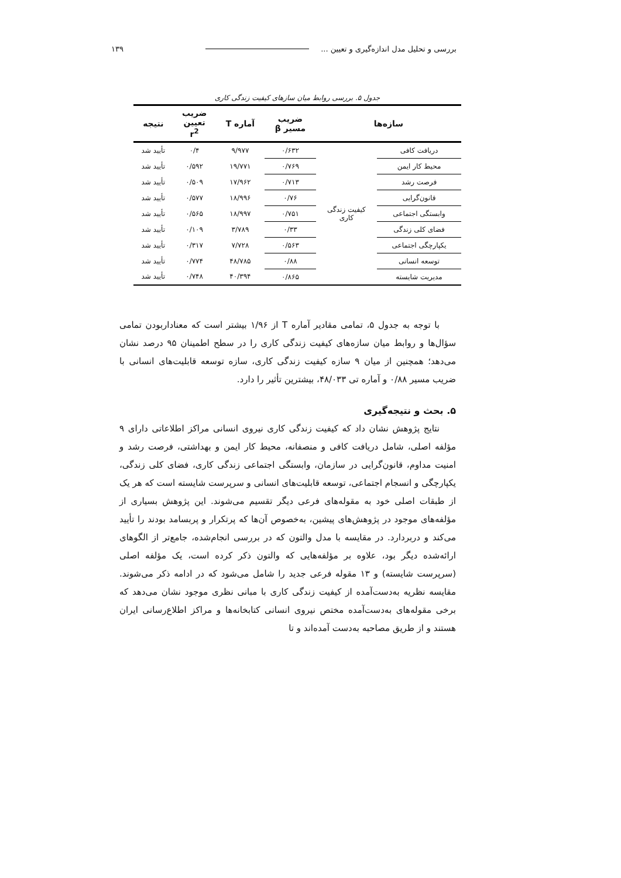بررسی و تحلیل مدل اندازه‌گیری و تعیین ... ۱۳۹
جدول ۵. بررسی روابط میان سازهای کیفیت زندگی کاری
| سازه‌ها | | ضریب مسیر β | آماره T | ضریب تعیین r<sup>2</sup> | نتیجه |
| --- | --- | --- | --- | --- | --- |
| دریافت کافی | کیفیت زندگی کاری | ۰/۶۳۲ | ۹/۹۷۷ | ۰/۴ | تأیید شد |
| محیط کار ایمن | | ۰/۷۶۹ | ۱۹/۷۷۱ | ۰/۵۹۲ | تأیید شد |
| فرصت رشد | | ۰/۷۱۳ | ۱۷/۹۶۲ | ۰/۵۰۹ | تأیید شد |
| قانون‌گرایی | | ۰/۷۶ | ۱۸/۹۹۶ | ۰/۵۷۷ | تأیید شد |
| وابستگی اجتماعی | | ۰/۷۵۱ | ۱۸/۹۹۷ | ۰/۵۶۵ | تأیید شد |
| فضای کلی زندگی | | ۰/۳۳ | ۳/۷۸۹ | ۰/۱۰۹ | تأیید شد |
| یکپارچگی اجتماعی | | ۰/۵۶۳ | ۷/۷۲۸ | ۰/۳۱۷ | تأیید شد |
| توسعه انسانی | | ۰/۸۸ | ۴۸/۷۸۵ | ۰/۷۷۴ | تأیید شد |
| مدیریت شایسته | | ۰/۸۶۵ | ۴۰/۳۹۴ | ۰/۷۴۸ | تأیید شد |
با توجه به جدول ۵، تمامی مقادیر آماره T از ۱/۹۶ بیشتر است که معناداربودن تمامی سؤال‌ها و روابط میان سازه‌های کیفیت زندگی کاری را در سطح اطمینان ۹۵ درصد نشان می‌دهد؛ همچنین از میان ۹ سازه کیفیت زندگی کاری، سازه توسعه قابلیت‌های انسانی با ضریب مسیر ۰/۸۸ و آماره تی ۴۸/۰۳۳، بیشترین تأثیر را دارد.
۵. بحث و نتیجه‌گیری
نتایج پژوهش نشان داد که کیفیت زندگی کاری نیروی انسانی مراکز اطلاعاتی دارای ۹ مؤلفه اصلی، شامل دریافت کافی و منصفانه، محیط کار ایمن و بهداشتی، فرصت رشد و امنیت مداوم، قانون‌گرایی در سازمان، وابستگی اجتماعی زندگی کاری، فضای کلی زندگی، یکپارچگی و انسجام اجتماعی، توسعه قابلیت‌های انسانی و سرپرست شایسته است که هر یک از طبقات اصلی خود به مقوله‌های فرعی دیگر تقسیم می‌شوند. این پژوهش بسیاری از مؤلفه‌های موجود در پژوهش‌های پیشین، به‌خصوص آن‌ها که پرتکرار و پربسامد بودند را تأیید می‌کند و دربردارد. در مقایسه با مدل والتون که در بررسی انجام‌شده، جامع‌تر از الگوهای ارائه‌شده دیگر بود، علاوه بر مؤلفه‌هایی که والتون ذکر کرده است، یک مؤلفه اصلی (سرپرست شایسته) و ۱۳ مقوله فرعی جدید را شامل می‌شود که در ادامه ذکر می‌شوند. مقایسه نظریه به‌دست‌آمده از کیفیت زندگی کاری با مبانی نظری موجود نشان می‌دهد که برخی مقوله‌های به‌دست‌آمده مختص نیروی انسانی کتابخانه‌ها و مراکز اطلاع‌رسانی ایران هستند و از طریق مصاحبه به‌دست آمده‌اند و تا